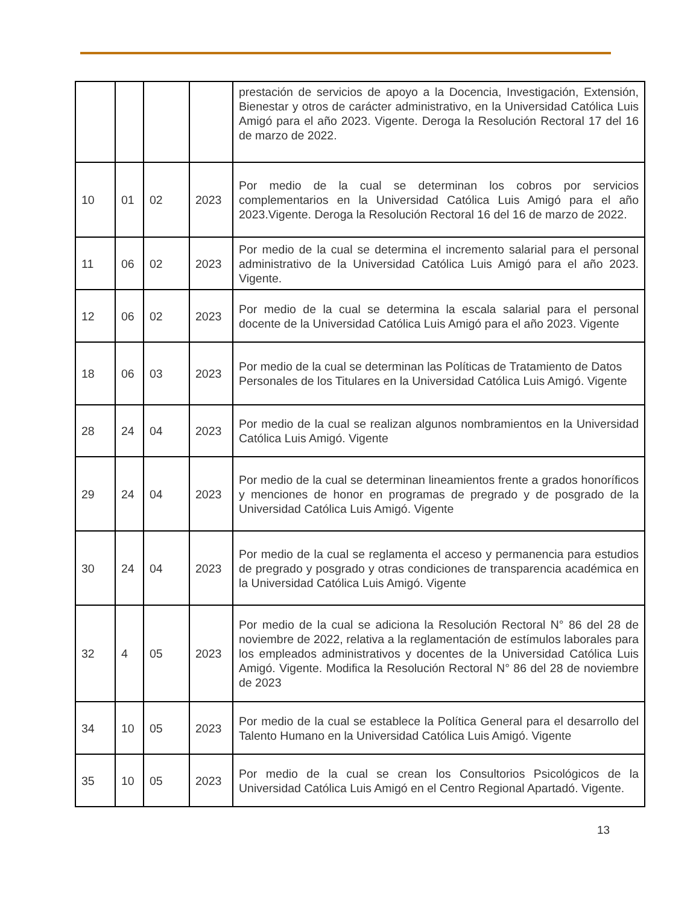| | | | | prestación de servicios de apoyo a la Docencia, Investigación, Extensión, Bienestar y otros de carácter administrativo, en la Universidad Católica Luis Amigó para el año 2023. Vigente. Deroga la Resolución Rectoral 17 del 16 de marzo de 2022. |
| 10 | 01 | 02 | 2023 | Por medio de la cual se determinan los cobros por servicios complementarios en la Universidad Católica Luis Amigó para el año 2023.Vigente. Deroga la Resolución Rectoral 16 del 16 de marzo de 2022. |
| 11 | 06 | 02 | 2023 | Por medio de la cual se determina el incremento salarial para el personal administrativo de la Universidad Católica Luis Amigó para el año 2023. Vigente. |
| 12 | 06 | 02 | 2023 | Por medio de la cual se determina la escala salarial para el personal docente de la Universidad Católica Luis Amigó para el año 2023. Vigente |
| 18 | 06 | 03 | 2023 | Por medio de la cual se determinan las Políticas de Tratamiento de Datos Personales de los Titulares en la Universidad Católica Luis Amigó. Vigente |
| 28 | 24 | 04 | 2023 | Por medio de la cual se realizan algunos nombramientos en la Universidad Católica Luis Amigó. Vigente |
| 29 | 24 | 04 | 2023 | Por medio de la cual se determinan lineamientos frente a grados honoríficos y menciones de honor en programas de pregrado y de posgrado de la Universidad Católica Luis Amigó. Vigente |
| 30 | 24 | 04 | 2023 | Por medio de la cual se reglamenta el acceso y permanencia para estudios de pregrado y posgrado y otras condiciones de transparencia académica en la Universidad Católica Luis Amigó. Vigente |
| 32 | 4 | 05 | 2023 | Por medio de la cual se adiciona la Resolución Rectoral N° 86 del 28 de noviembre de 2022, relativa a la reglamentación de estímulos laborales para los empleados administrativos y docentes de la Universidad Católica Luis Amigó. Vigente. Modifica la Resolución Rectoral N° 86 del 28 de noviembre de 2023 |
| 34 | 10 | 05 | 2023 | Por medio de la cual se establece la Política General para el desarrollo del Talento Humano en la Universidad Católica Luis Amigó. Vigente |
| 35 | 10 | 05 | 2023 | Por medio de la cual se crean los Consultorios Psicológicos de la Universidad Católica Luis Amigó en el Centro Regional Apartadó. Vigente. |
13